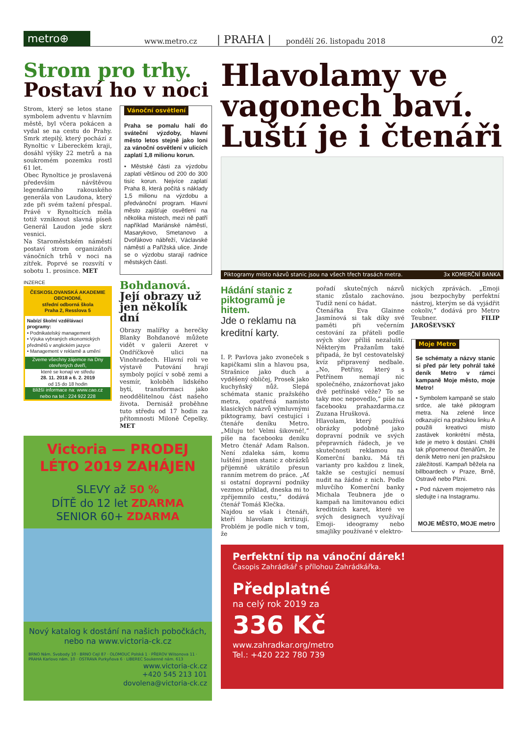metro⊕
www.metro.cz | PRAHA | pondělí 26. listopadu 2018 02
Strom pro trhy.
Postaví ho v noci
Strom, který se letos stane symbolem adventu v hlavním městě, byl včera pokácen a vydal se na cestu do Prahy. Smrk ztepilý, který pochází z Rynoltic v Libereckém kraji, dosáhl výšky 22 metrů a na soukromém pozemku rostl 61 let.
Obec Rynoltice je proslavená především návštěvou legendárního rakouského generála von Laudona, který zde při svém tažení přespal. Právě v Rynolticích měla totiž vzniknout slavná píseň Generál Laudon jede skrz vesnici.
Na Staroměstském náměstí postaví strom organizátoři vánočních trhů v noci na zítřek. Poprvé se rozsvítí v sobotu 1. prosince. MET
Vánoční osvětlení
Praha se pomalu halí do sváteční výzdoby, hlavní město letos stejně jako loni za vánoční osvětlení v ulicích zaplatí 1,8 milionu korun.
• Městské části za výzdobu zaplatí většinou od 200 do 300 tisíc korun. Nejvíce zaplatí Praha 8, která počítá s náklady 1,5 milionu na výzdobu a předvánoční program. Hlavní město zajišťuje osvětlení na několika místech, mezi ně patří například Mariánské náměstí, Masarykovo, Smetanovo a Dvořákovo nábřeží, Václavské náměstí a Pařížská ulice. Jinde se o výzdobu starají radnice městských částí.
INZERCE
ČESKOSLOVANSKÁ AKADEMIE OBCHODNÍ,
střední odborná škola
Praha 2, Resslova 5
Nabízí školní vzdělávací programy:
• Podnikatelský management
• Výuka vybraných ekonomických předmětů v anglickém jazyce
• Management v reklamě a umění
Zveme všechny zájemce na Dny otevřených dveří,
které se konají ve středu
28. 11. 2018 a 6. 2. 2019
od 15 do 18 hodin
Bližší informace na: www.cao.cz
nebo na tel.: 224 922 228
Bohdanová.
Její obrazy už jen několik dní
Obrazy malířky a herečky Blanky Bohdanové můžete vidět v galerii Azeret v Ondříčkově ulici na Vinohradech. Hlavní roli ve výstavě Putování hrají symboly pojící v sobě zemi a vesmír, koloběh lidského bytí, transformaci jako neoddělitelnou část našeho života. Dernisáž proběhne tuto středu od 17 hodin za přítomnosti Miloně Čepelky. MET
Victoria — PRODEJ LÉTO 2019 ZAHÁJEN
SLEVY až 50 %
DÍTĚ do 12 let ZDARMA
SENIOR 60+ ZDARMA
Nový katalog k dostání na našich pobočkách, nebo na www.victoria-ck.cz
BRNO Nám. Svobody 10 · BRNO Cejl 87 · OLOMOUC Polská 1 · PŘEROV Wilsonova 11 · PRAHA Karlovo nám. 10 · OSTRAVA Purkyňova 6 · LIBEREC Soukenné nám. 613
www.victoria-ck.cz
+420 545 213 101
dovolena@victoria-ck.cz
Hlavolamy ve vagonech baví. Luští je i čtenáři
Piktogramy místo názvů stanic jsou na všech třech trasách metra. 3x KOMERČNÍ BANKA
Hádání stanic z piktogramů je hitem.
Jde o reklamu na kreditní karty.
I. P. Pavlova jako zvoneček s kapičkami slin a hlavou psa, Strašnice jako duch a vyděšený obličej, Prosek jako kuchyňský nůž. Slepá schémata stanic pražského metra, opatřená namísto klasických názvů výmluvnými piktogramy, baví cestující i čtenáře deníku Metro. „Miluju to! Velmi šikovné!,“ píše na facebooku deníku Metro čtenář Adam Ralson. Není zdaleka sám, komu luštění jmen stanic z obrázků příjemně ukrátilo přesun ranním metrem do práce. „Ať si ostatní dopravní podniky vezmou příklad, dneska mi to zpříjemnilo cestu,“ dodává čtenář Tomáš Klečka.
Najdou se však i čtenáři, kteří hlavolam kritizují. Problém je podle nich v tom, že
pořadí skutečných názvů stanic zůstalo zachováno. Tudíž není co hádat.
Čtenářka Eva Glainne Jasmínová si tak díky své paměti při večerním cestování za přáteli podle svých slov příliš nezaluští. Některým Pražanům také připadá, že byl cestovatelský kvíz připravený nedbale. „No, Petřiny, který s Petřínem nemají nic společného, znázorňovat jako dvě petřínské věže? To se taky moc nepovedlo,“ píše na facebooku prahazdarma.cz Zuzana Hrušková.
Hlavolam, který používá obrázky podobně jako dopravní podnik ve svých přepravních řádech, je ve skutečnosti reklamou na Komerční banku. Má tři varianty pro každou z linek, takže se cestující nemusí nudit na žádné z nich. Podle mluvčího Komerční banky Michala Teubnera jde o kampaň na limitovanou edici kreditních karet, které ve svých designech využívají Emoji- ideogramy nebo smajlíky používané v elektro-
nických zprávách. „Emoji jsou bezpochyby perfektní nástroj, kterým se dá vyjádřit cokoliv,“ dodává pro Metro Teubner. FILIP JAROŠEVSKÝ
Moje Metro
Se schématy a názvy stanic si před pár lety pohrál také deník Metro v rámci kampaně Moje město, moje Metro!
• Symbolem kampaně se stalo srdce, ale také piktogram metra. Na zelené lince odkazující na pražskou linku A použili kreativci místo zastávek konkrétní města, kde je metro k dostání. Chtěli tak připomenout čtenářům, že deník Metro není jen pražskou záležitostí. Kampaň běžela na billboardech v Praze, Brně, Ostravě nebo Plzni.
• Pod názvem mojemetro nás sledujte i na Instagramu.
MOJE MĚSTO, MOJE metro
Perfektní tip na vánoční dárek!
Časopis Zahrádkář s přílohou Zahrádkářka.
Předplatné
na celý rok 2019 za
336 Kč
www.zahradkar.org/metro
Tel.: +420 222 780 739